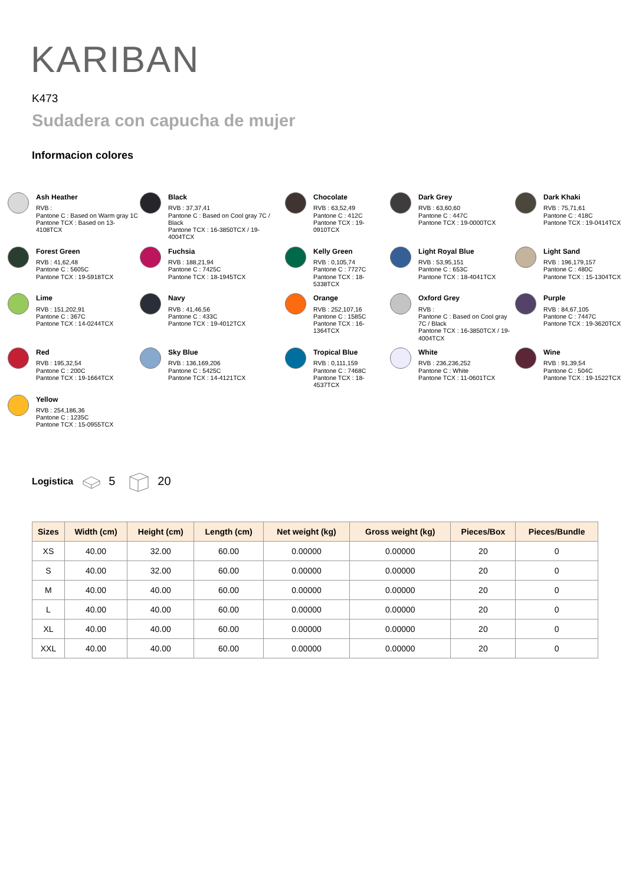KARIBAN
K473
Sudadera con capucha de mujer
Informacion colores
Ash Heather
RVB :
Pantone C : Based on Warm gray 1C
Pantone TCX : Based on 13-4108TCX
Black
RVB : 37,37,41
Pantone C : Based on Cool gray 7C / Black
Pantone TCX : 16-3850TCX / 19-4004TCX
Chocolate
RVB : 63,52,49
Pantone C : 412C
Pantone TCX : 19-0910TCX
Dark Grey
RVB : 63,60,60
Pantone C : 447C
Pantone TCX : 19-0000TCX
Dark Khaki
RVB : 75,71,61
Pantone C : 418C
Pantone TCX : 19-0414TCX
Forest Green
RVB : 41,62,48
Pantone C : 5605C
Pantone TCX : 19-5918TCX
Fuchsia
RVB : 188,21,94
Pantone C : 7425C
Pantone TCX : 18-1945TCX
Kelly Green
RVB : 0,105,74
Pantone C : 7727C
Pantone TCX : 18-5338TCX
Light Royal Blue
RVB : 53,95,151
Pantone C : 653C
Pantone TCX : 18-4041TCX
Light Sand
RVB : 196,179,157
Pantone C : 480C
Pantone TCX : 15-1304TCX
Lime
RVB : 151,202,91
Pantone C : 367C
Pantone TCX : 14-0244TCX
Navy
RVB : 41,46,56
Pantone C : 433C
Pantone TCX : 19-4012TCX
Orange
RVB : 252,107,16
Pantone C : 1585C
Pantone TCX : 16-1364TCX
Oxford Grey
RVB :
Pantone C : Based on Cool gray 7C / Black
Pantone TCX : 16-3850TCX / 19-4004TCX
Purple
RVB : 84,67,105
Pantone C : 7447C
Pantone TCX : 19-3620TCX
Red
RVB : 195,32,54
Pantone C : 200C
Pantone TCX : 19-1664TCX
Sky Blue
RVB : 136,169,206
Pantone C : 5425C
Pantone TCX : 14-4121TCX
Tropical Blue
RVB : 0,111,159
Pantone C : 7468C
Pantone TCX : 18-4537TCX
White
RVB : 236,236,252
Pantone C : White
Pantone TCX : 11-0601TCX
Wine
RVB : 91,39,54
Pantone C : 504C
Pantone TCX : 19-1522TCX
Yellow
RVB : 254,186,36
Pantone C : 1235C
Pantone TCX : 15-0955TCX
Logistica 5 20
| Sizes | Width (cm) | Height (cm) | Length (cm) | Net weight (kg) | Gross weight (kg) | Pieces/Box | Pieces/Bundle |
| --- | --- | --- | --- | --- | --- | --- | --- |
| XS | 40.00 | 32.00 | 60.00 | 0.00000 | 0.00000 | 20 | 0 |
| S | 40.00 | 32.00 | 60.00 | 0.00000 | 0.00000 | 20 | 0 |
| M | 40.00 | 40.00 | 60.00 | 0.00000 | 0.00000 | 20 | 0 |
| L | 40.00 | 40.00 | 60.00 | 0.00000 | 0.00000 | 20 | 0 |
| XL | 40.00 | 40.00 | 60.00 | 0.00000 | 0.00000 | 20 | 0 |
| XXL | 40.00 | 40.00 | 60.00 | 0.00000 | 0.00000 | 20 | 0 |